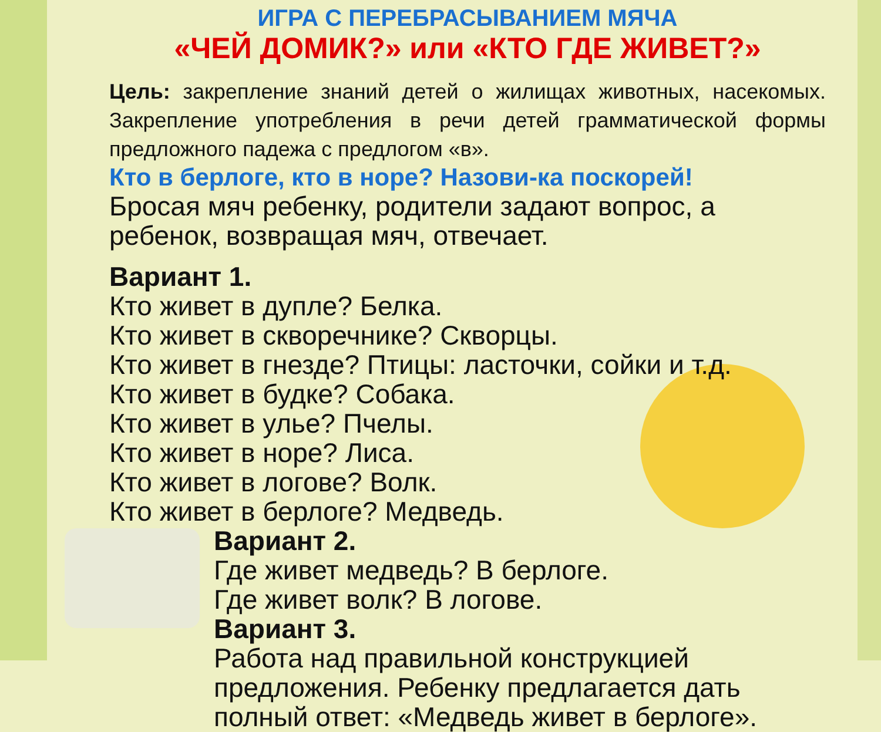ИГРА С ПЕРЕБРАСЫВАНИЕМ МЯЧА
«ЧЕЙ ДОМИК?» или «КТО ГДЕ ЖИВЕТ?»
Цель: закрепление знаний детей о жилищах животных, насекомых. Закрепление употребления в речи детей грамматической формы предложного падежа с предлогом «в».
Кто в берлоге, кто в норе? Назови-ка поскорей!
Бросая мяч ребенку, родители задают вопрос, а ребенок, возвращая мяч, отвечает.
Вариант 1.
Кто живет в дупле? Белка.
Кто живет в скворечнике? Скворцы.
Кто живет в гнезде? Птицы: ласточки, сойки и т.д.
Кто живет в будке? Собака.
Кто живет в улье? Пчелы.
Кто живет в норе? Лиса.
Кто живет в логове? Волк.
Кто живет в берлоге? Медведь.
Вариант 2.
Где живет медведь? В берлоге.
Где живет волк? В логове.
Вариант 3.
Работа над правильной конструкцией предложения. Ребенку предлагается дать полный ответ: «Медведь живет в берлоге».